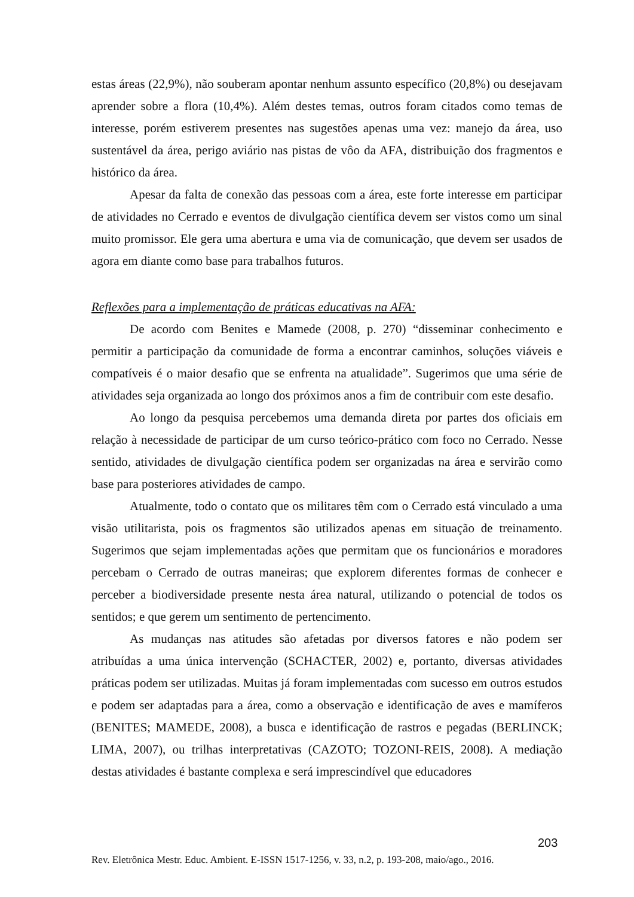estas áreas (22,9%), não souberam apontar nenhum assunto específico (20,8%) ou desejavam aprender sobre a flora (10,4%). Além destes temas, outros foram citados como temas de interesse, porém estiverem presentes nas sugestões apenas uma vez: manejo da área, uso sustentável da área, perigo aviário nas pistas de vôo da AFA, distribuição dos fragmentos e histórico da área.
Apesar da falta de conexão das pessoas com a área, este forte interesse em participar de atividades no Cerrado e eventos de divulgação científica devem ser vistos como um sinal muito promissor. Ele gera uma abertura e uma via de comunicação, que devem ser usados de agora em diante como base para trabalhos futuros.
Reflexões para a implementação de práticas educativas na AFA:
De acordo com Benites e Mamede (2008, p. 270) “disseminar conhecimento e permitir a participação da comunidade de forma a encontrar caminhos, soluções viáveis e compatíveis é o maior desafio que se enfrenta na atualidade”. Sugerimos que uma série de atividades seja organizada ao longo dos próximos anos a fim de contribuir com este desafio.
Ao longo da pesquisa percebemos uma demanda direta por partes dos oficiais em relação à necessidade de participar de um curso teórico-prático com foco no Cerrado. Nesse sentido, atividades de divulgação científica podem ser organizadas na área e servirão como base para posteriores atividades de campo.
Atualmente, todo o contato que os militares têm com o Cerrado está vinculado a uma visão utilitarista, pois os fragmentos são utilizados apenas em situação de treinamento. Sugerimos que sejam implementadas ações que permitam que os funcionários e moradores percebam o Cerrado de outras maneiras; que explorem diferentes formas de conhecer e perceber a biodiversidade presente nesta área natural, utilizando o potencial de todos os sentidos; e que gerem um sentimento de pertencimento.
As mudanças nas atitudes são afetadas por diversos fatores e não podem ser atribuídas a uma única intervenção (SCHACTER, 2002) e, portanto, diversas atividades práticas podem ser utilizadas. Muitas já foram implementadas com sucesso em outros estudos e podem ser adaptadas para a área, como a observação e identificação de aves e mamíferos (BENITES; MAMEDE, 2008), a busca e identificação de rastros e pegadas (BERLINCK; LIMA, 2007), ou trilhas interpretativas (CAZOTO; TOZONI-REIS, 2008). A mediação destas atividades é bastante complexa e será imprescindível que educadores
203
Rev. Eletrônica Mestr. Educ. Ambient. E-ISSN 1517-1256, v. 33, n.2, p. 193-208, maio/ago., 2016.